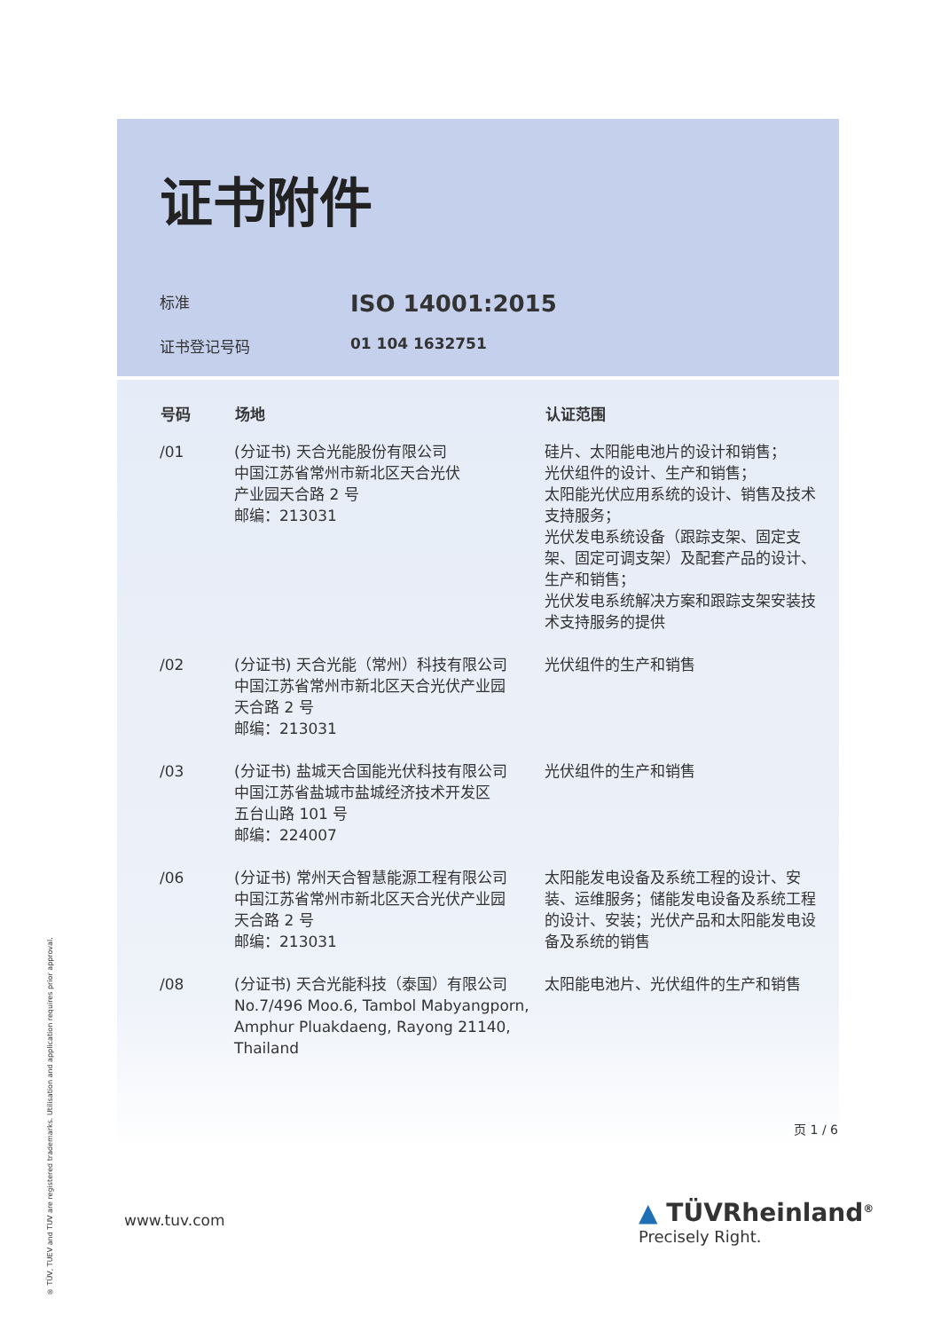证书附件
标准 ISO 14001:2015
证书登记号码 01 104 1632751
| 号码 | 场地 | 认证范围 |
| --- | --- | --- |
| /01 | (分证书) 天合光能股份有限公司 中国江苏省常州市新北区天合光伏 产业园天合路 2 号 邮编：213031 | 硅片、太阳能电池片的设计和销售； 光伏组件的设计、生产和销售； 太阳能光伏应用系统的设计、销售及技术支持服务； 光伏发电系统设备（跟踪支架、固定支架、固定可调支架）及配套产品的设计、生产和销售； 光伏发电系统解决方案和跟踪支架安装技术支持服务的提供 |
| /02 | (分证书) 天合光能（常州）科技有限公司 中国江苏省常州市新北区天合光伏产业园 天合路 2 号 邮编：213031 | 光伏组件的生产和销售 |
| /03 | (分证书) 盐城天合国能光伏科技有限公司 中国江苏省盐城市盐城经济技术开发区 五台山路 101 号 邮编：224007 | 光伏组件的生产和销售 |
| /06 | (分证书) 常州天合智慧能源工程有限公司 中国江苏省常州市新北区天合光伏产业园 天合路 2 号 邮编：213031 | 太阳能发电设备及系统工程的设计、安装、运维服务；储能发电设备及系统工程的设计、安装；光伏产品和太阳能发电设备及系统的销售 |
| /08 | (分证书) 天合光能科技（泰国）有限公司 No.7/496 Moo.6, Tambol Mabyangporn, Amphur Pluakdaeng, Rayong 21140, Thailand | 太阳能电池片、光伏组件的生产和销售 |
页 1 / 6
® TÜV, TUEV and TUV are registered trademarks. Utilisation and application requires prior approval.
www.tuv.com
▲ TÜVRheinland<sup>®</sup>
Precisely Right.